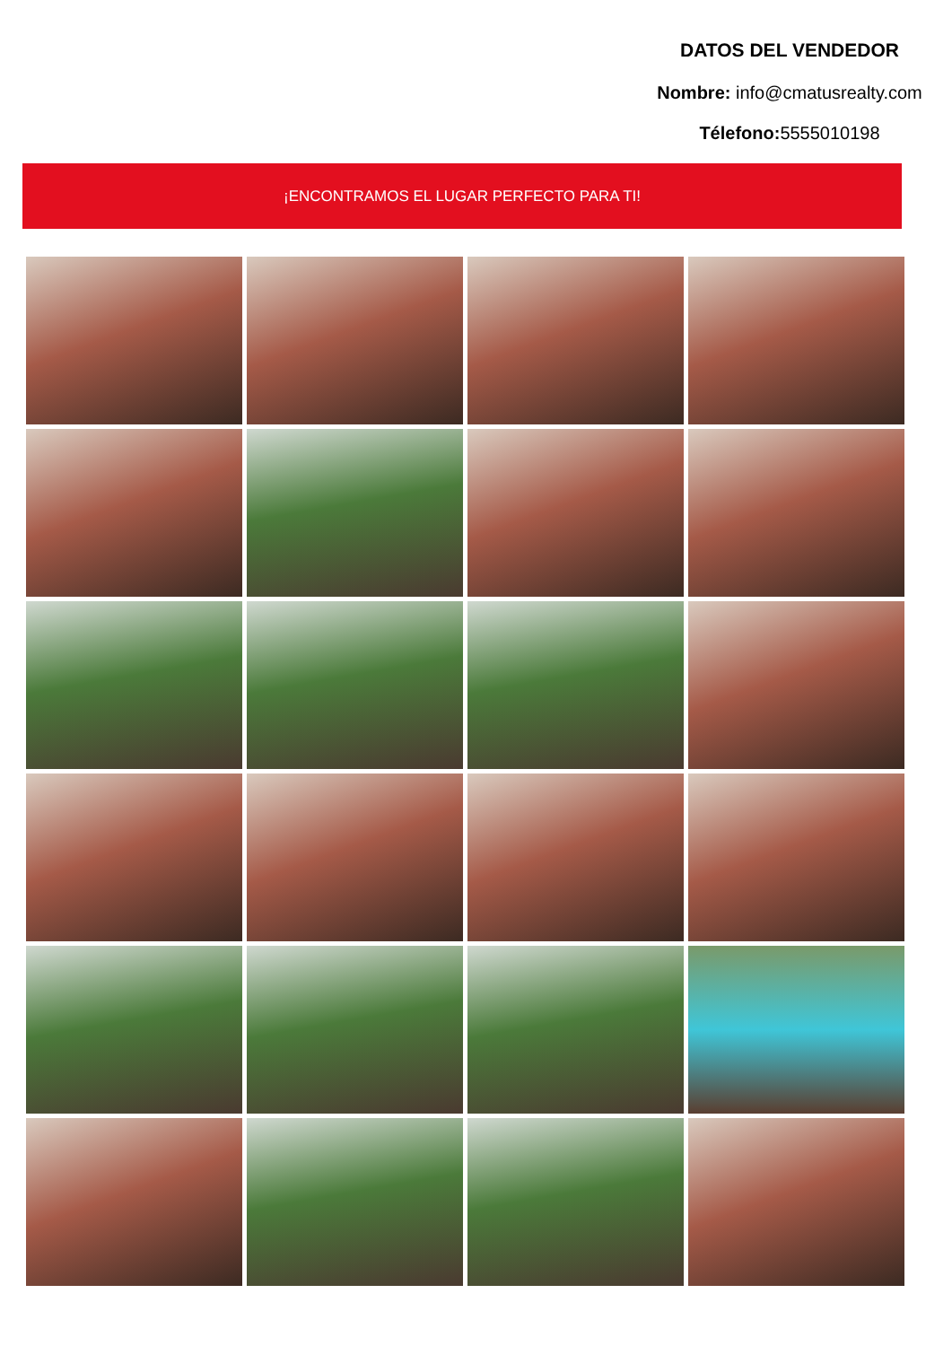DATOS DEL VENDEDOR
Nombre: info@cmatusrealty.com
Télefono: 5555010198
¡ENCONTRAMOS EL LUGAR PERFECTO PARA TI!